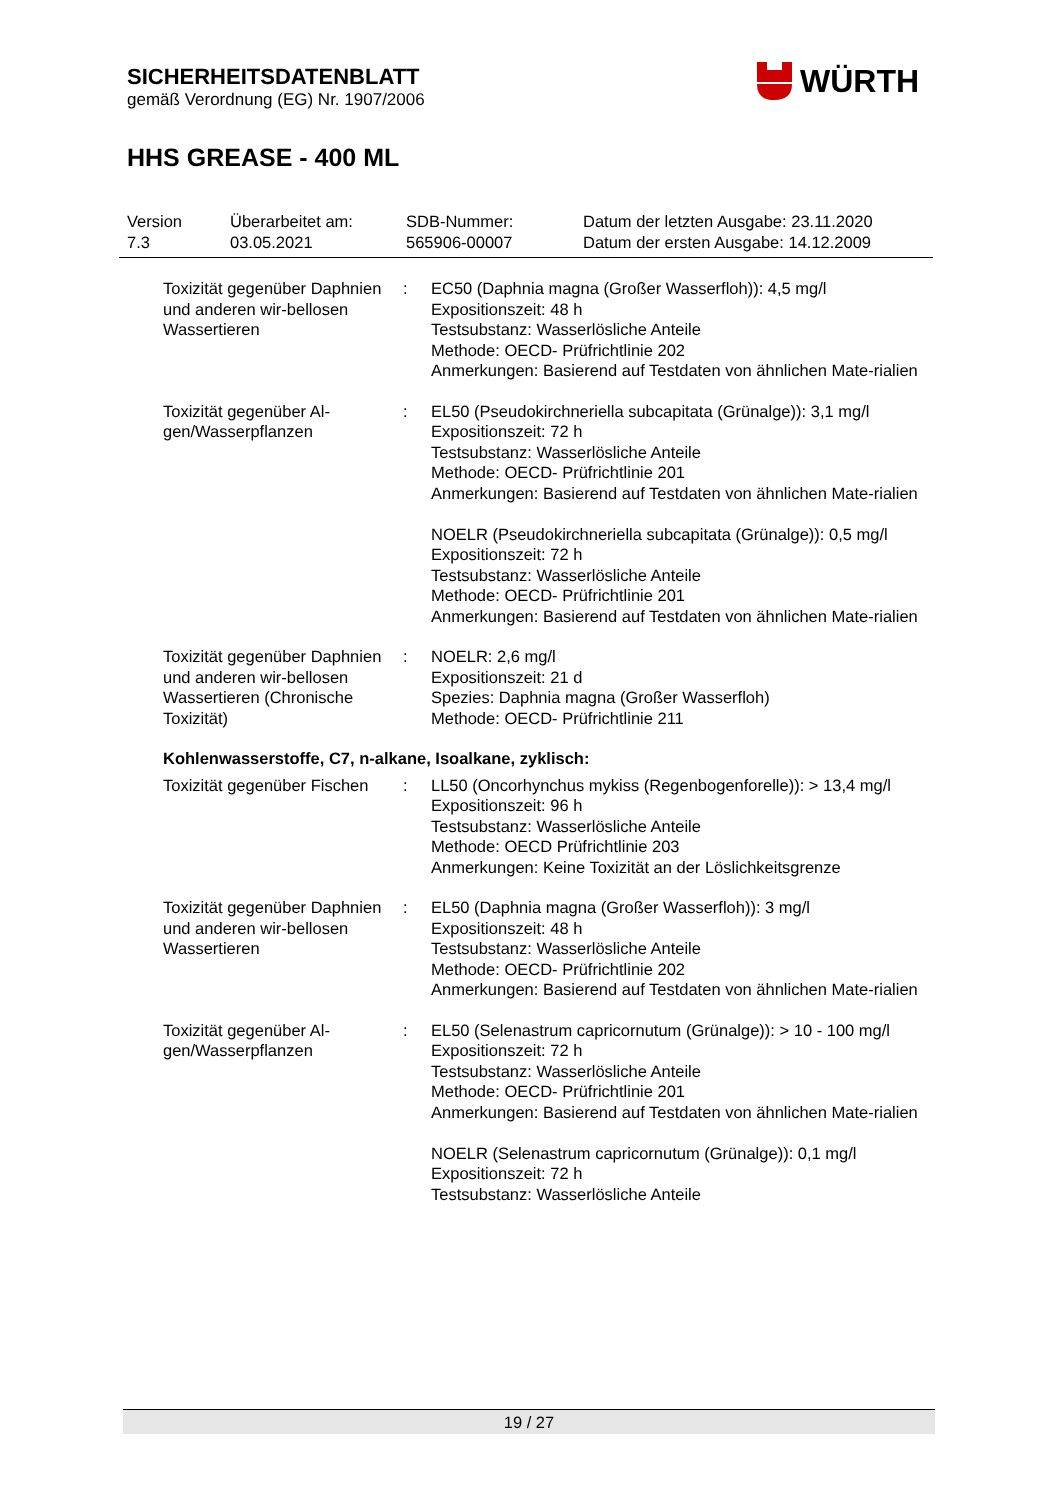SICHERHEITSDATENBLATT
gemäß Verordnung (EG) Nr. 1907/2006
HHS GREASE - 400 ML
WÜRTH
| Version 7.3 | Überarbeitet am: 03.05.2021 | SDB-Nummer: 565906-00007 | Datum der letzten Ausgabe: 23.11.2020 Datum der ersten Ausgabe: 14.12.2009 |
| Toxizität gegenüber Daphnien und anderen wir-bellosen Wassertieren | : | EC50 (Daphnia magna (Großer Wasserfloh)): 4,5 mg/l Expositionszeit: 48 h Testsubstanz: Wasserlösliche Anteile Methode: OECD- Prüfrichtlinie 202 Anmerkungen: Basierend auf Testdaten von ähnlichen Mate-rialien |
| Toxizität gegenüber Al-gen/Wasserpflanzen | : | EL50 (Pseudokirchneriella subcapitata (Grünalge)): 3,1 mg/l Expositionszeit: 72 h Testsubstanz: Wasserlösliche Anteile Methode: OECD- Prüfrichtlinie 201 Anmerkungen: Basierend auf Testdaten von ähnlichen Mate-rialien NOELR (Pseudokirchneriella subcapitata (Grünalge)): 0,5 mg/l Expositionszeit: 72 h Testsubstanz: Wasserlösliche Anteile Methode: OECD- Prüfrichtlinie 201 Anmerkungen: Basierend auf Testdaten von ähnlichen Mate-rialien |
| Toxizität gegenüber Daphnien und anderen wir-bellosen Wassertieren (Chronische Toxizität) | : | NOELR: 2,6 mg/l Expositionszeit: 21 d Spezies: Daphnia magna (Großer Wasserfloh) Methode: OECD- Prüfrichtlinie 211 |
| Kohlenwasserstoffe, C7, n-alkane, Isoalkane, zyklisch: | | |
| Toxizität gegenüber Fischen | : | LL50 (Oncorhynchus mykiss (Regenbogenforelle)): > 13,4 mg/l Expositionszeit: 96 h Testsubstanz: Wasserlösliche Anteile Methode: OECD Prüfrichtlinie 203 Anmerkungen: Keine Toxizität an der Löslichkeitsgrenze |
| Toxizität gegenüber Daphnien und anderen wir-bellosen Wassertieren | : | EL50 (Daphnia magna (Großer Wasserfloh)): 3 mg/l Expositionszeit: 48 h Testsubstanz: Wasserlösliche Anteile Methode: OECD- Prüfrichtlinie 202 Anmerkungen: Basierend auf Testdaten von ähnlichen Mate-rialien |
| Toxizität gegenüber Al-gen/Wasserpflanzen | : | EL50 (Selenastrum capricornutum (Grünalge)): > 10 - 100 mg/l Expositionszeit: 72 h Testsubstanz: Wasserlösliche Anteile Methode: OECD- Prüfrichtlinie 201 Anmerkungen: Basierend auf Testdaten von ähnlichen Mate-rialien NOELR (Selenastrum capricornutum (Grünalge)): 0,1 mg/l Expositionszeit: 72 h Testsubstanz: Wasserlösliche Anteile |
19 / 27